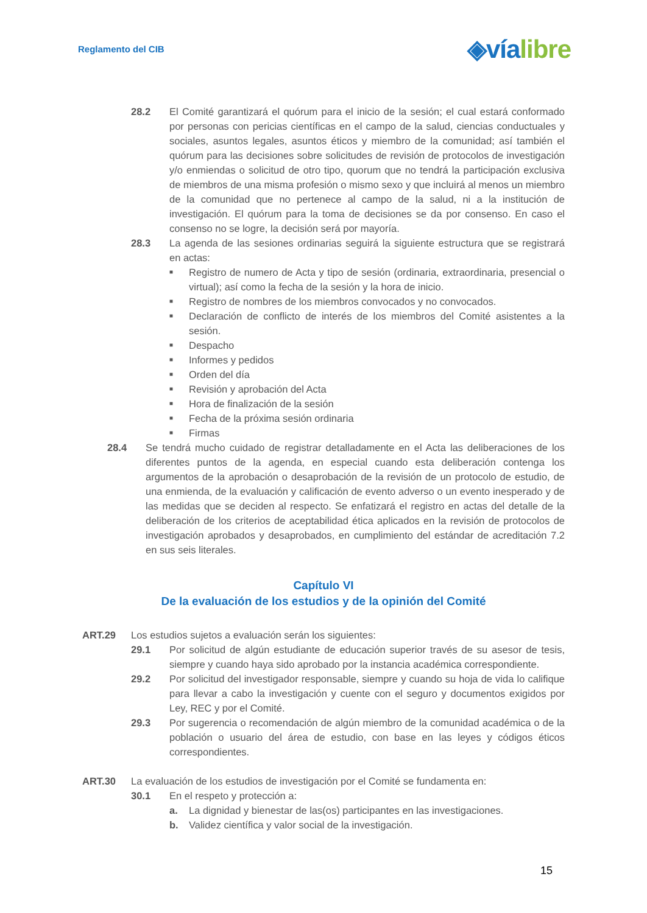Reglamento del CIB
◈víalibre
28.2 El Comité garantizará el quórum para el inicio de la sesión; el cual estará conformado por personas con pericias científicas en el campo de la salud, ciencias conductuales y sociales, asuntos legales, asuntos éticos y miembro de la comunidad; así también el quórum para las decisiones sobre solicitudes de revisión de protocolos de investigación y/o enmiendas o solicitud de otro tipo, quorum que no tendrá la participación exclusiva de miembros de una misma profesión o mismo sexo y que incluirá al menos un miembro de la comunidad que no pertenece al campo de la salud, ni a la institución de investigación. El quórum para la toma de decisiones se da por consenso. En caso el consenso no se logre, la decisión será por mayoría.
28.3 La agenda de las sesiones ordinarias seguirá la siguiente estructura que se registrará en actas:
■
Registro de numero de Acta y tipo de sesión (ordinaria, extraordinaria, presencial o virtual); así como la fecha de la sesión y la hora de inicio.
■
Registro de nombres de los miembros convocados y no convocados.
■
Declaración de conflicto de interés de los miembros del Comité asistentes a la sesión.
■
Despacho
■
Informes y pedidos
■
Orden del día
■
Revisión y aprobación del Acta
■
Hora de finalización de la sesión
■
Fecha de la próxima sesión ordinaria
■
Firmas
28.4 Se tendrá mucho cuidado de registrar detalladamente en el Acta las deliberaciones de los diferentes puntos de la agenda, en especial cuando esta deliberación contenga los argumentos de la aprobación o desaprobación de la revisión de un protocolo de estudio, de una enmienda, de la evaluación y calificación de evento adverso o un evento inesperado y de las medidas que se deciden al respecto. Se enfatizará el registro en actas del detalle de la deliberación de los criterios de aceptabilidad ética aplicados en la revisión de protocolos de investigación aprobados y desaprobados, en cumplimiento del estándar de acreditación 7.2 en sus seis literales.
Capítulo VI
De la evaluación de los estudios y de la opinión del Comité
ART.29 Los estudios sujetos a evaluación serán los siguientes:
29.1 Por solicitud de algún estudiante de educación superior través de su asesor de tesis, siempre y cuando haya sido aprobado por la instancia académica correspondiente.
29.2 Por solicitud del investigador responsable, siempre y cuando su hoja de vida lo califique para llevar a cabo la investigación y cuente con el seguro y documentos exigidos por Ley, REC y por el Comité.
29.3 Por sugerencia o recomendación de algún miembro de la comunidad académica o de la población o usuario del área de estudio, con base en las leyes y códigos éticos correspondientes.
ART.30 La evaluación de los estudios de investigación por el Comité se fundamenta en:
30.1 En el respeto y protección a:
a. La dignidad y bienestar de las(os) participantes en las investigaciones.
b. Validez científica y valor social de la investigación.
15